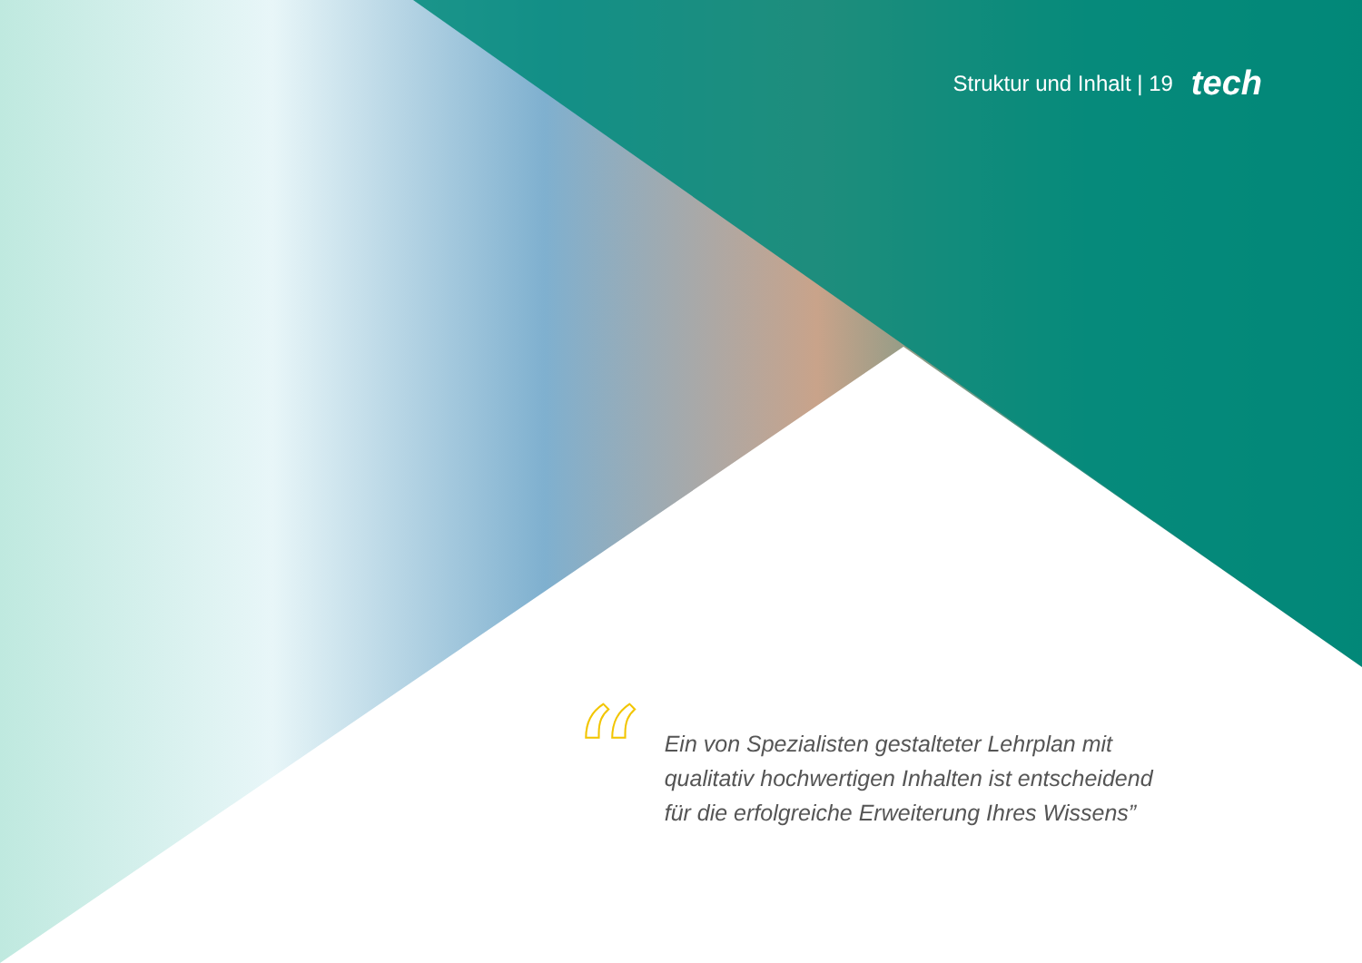Struktur und Inhalt | 19 tech
“
Ein von Spezialisten gestalteter Lehrplan mit qualitativ hochwertigen Inhalten ist entscheidend für die erfolgreiche Erweiterung Ihres Wissens”